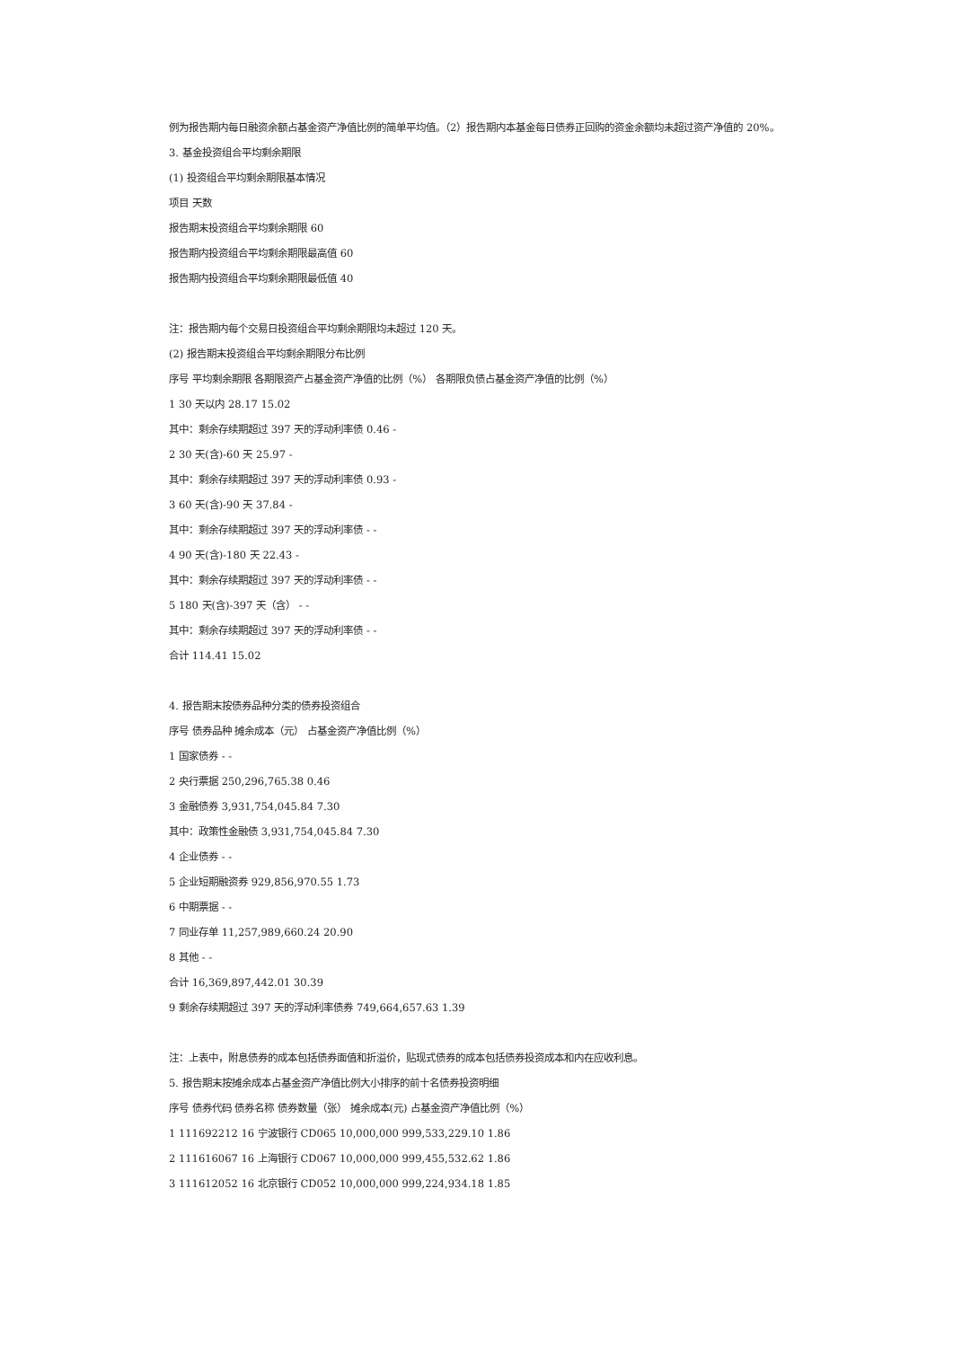例为报告期内每日融资余额占基金资产净值比例的简单平均值。（2）报告期内本基金每日债券正回购的资金余额均未超过资产净值的 20%。
3. 基金投资组合平均剩余期限
(1) 投资组合平均剩余期限基本情况
项目 天数
报告期末投资组合平均剩余期限 60
报告期内投资组合平均剩余期限最高值 60
报告期内投资组合平均剩余期限最低值 40
注：报告期内每个交易日投资组合平均剩余期限均未超过 120 天。
(2) 报告期末投资组合平均剩余期限分布比例
序号 平均剩余期限 各期限资产占基金资产净值的比例（%） 各期限负债占基金资产净值的比例（%）
1 30 天以内 28.17 15.02
其中：剩余存续期超过 397 天的浮动利率债 0.46 -
2 30 天(含)-60 天 25.97 -
其中：剩余存续期超过 397 天的浮动利率债 0.93 -
3 60 天(含)-90 天 37.84 -
其中：剩余存续期超过 397 天的浮动利率债 - -
4 90 天(含)-180 天 22.43 -
其中：剩余存续期超过 397 天的浮动利率债 - -
5 180 天(含)-397 天（含） - -
其中：剩余存续期超过 397 天的浮动利率债 - -
合计 114.41 15.02
4. 报告期末按债券品种分类的债券投资组合
序号 债券品种 摊余成本（元） 占基金资产净值比例（%）
1 国家债券 - -
2 央行票据 250,296,765.38 0.46
3 金融债券 3,931,754,045.84 7.30
其中：政策性金融债 3,931,754,045.84 7.30
4 企业债券 - -
5 企业短期融资券 929,856,970.55 1.73
6 中期票据 - -
7 同业存单 11,257,989,660.24 20.90
8 其他 - -
合计 16,369,897,442.01 30.39
9 剩余存续期超过 397 天的浮动利率债券 749,664,657.63 1.39
注：上表中，附息债券的成本包括债券面值和折溢价，贴现式债券的成本包括债券投资成本和内在应收利息。
5. 报告期末按摊余成本占基金资产净值比例大小排序的前十名债券投资明细
序号 债券代码 债券名称 债券数量（张） 摊余成本(元) 占基金资产净值比例（%）
1 111692212 16 宁波银行 CD065 10,000,000 999,533,229.10 1.86
2 111616067 16 上海银行 CD067 10,000,000 999,455,532.62 1.86
3 111612052 16 北京银行 CD052 10,000,000 999,224,934.18 1.85